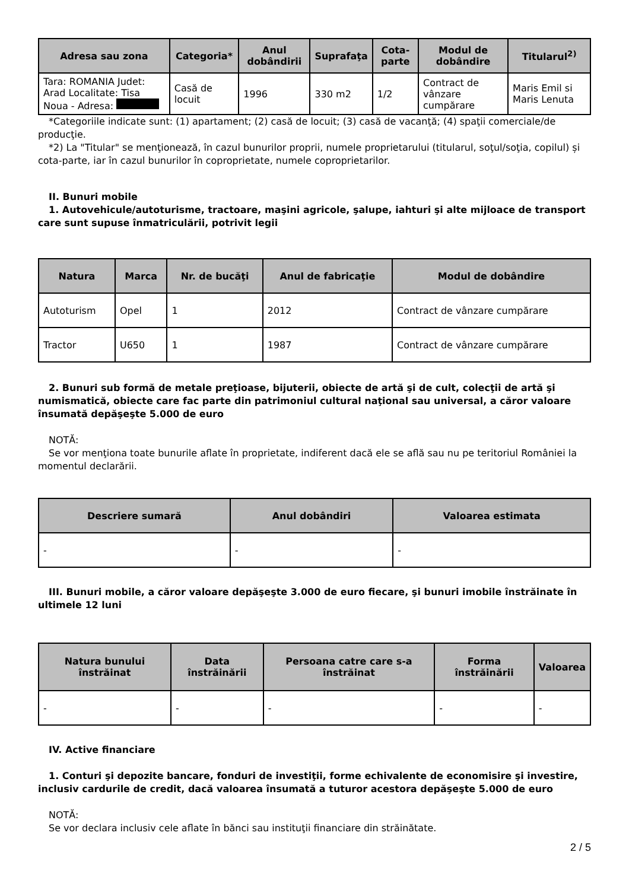| Adresa sau zona | Categoria* | Anul dobândirii | Suprafaţa | Cota-parte | Modul de dobândire | Titularul<sup>2)</sup> |
| --- | --- | --- | --- | --- | --- | --- |
| Tara: ROMANIA Judet: Arad Localitate: Tisa Noua - Adresa: | Casă de locuit | 1996 | 330 m2 | 1/2 | Contract de vânzare cumpărare | Maris Emil si Maris Lenuta |
*Categoriile indicate sunt: (1) apartament; (2) casă de locuit; (3) casă de vacanţă; (4) spaţii comerciale/de producţie.
*2) La "Titular" se menţionează, în cazul bunurilor proprii, numele proprietarului (titularul, soţul/soţia, copilul) și cota-parte, iar în cazul bunurilor în coproprietate, numele coproprietarilor.
II. Bunuri mobile
1. Autovehicule/autoturisme, tractoare, maşini agricole, şalupe, iahturi şi alte mijloace de transport care sunt supuse înmatriculării, potrivit legii
| Natura | Marca | Nr. de bucăţi | Anul de fabricaţie | Modul de dobândire |
| --- | --- | --- | --- | --- |
| Autoturism | Opel | 1 | 2012 | Contract de vânzare cumpărare |
| Tractor | U650 | 1 | 1987 | Contract de vânzare cumpărare |
2. Bunuri sub formă de metale preţioase, bijuterii, obiecte de artă şi de cult, colecţii de artă şi numismatică, obiecte care fac parte din patrimoniul cultural naţional sau universal, a căror valoare însumată depăşeşte 5.000 de euro
NOTĂ:
Se vor menţiona toate bunurile aflate în proprietate, indiferent dacă ele se află sau nu pe teritoriul României la momentul declarării.
| Descriere sumară | Anul dobândiri | Valoarea estimata |
| --- | --- | --- |
| - | - | - |
III. Bunuri mobile, a căror valoare depăşeşte 3.000 de euro fiecare, şi bunuri imobile înstrăinate în ultimele 12 luni
| Natura bunului înstrăinat | Data înstrăinării | Persoana catre care s-a înstrăinat | Forma înstrăinării | Valoarea |
| --- | --- | --- | --- | --- |
| - | - | - | - | - |
IV. Active financiare
1. Conturi şi depozite bancare, fonduri de investiţii, forme echivalente de economisire şi investire, inclusiv cardurile de credit, dacă valoarea însumată a tuturor acestora depăşeşte 5.000 de euro
NOTĂ:
Se vor declara inclusiv cele aflate în bănci sau instituţii financiare din străinătate.
2 / 5